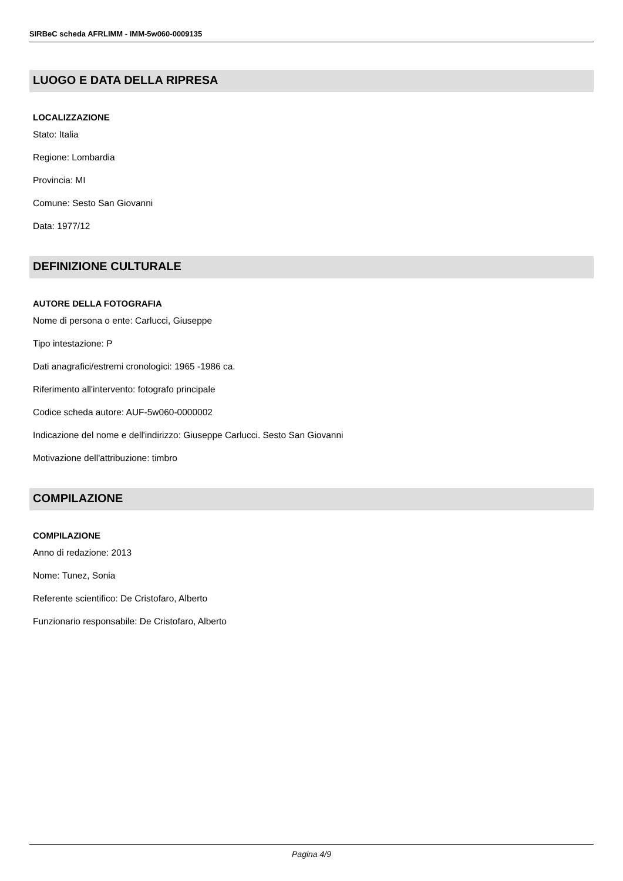SIRBeC scheda AFRLIMM - IMM-5w060-0009135
LUOGO E DATA DELLA RIPRESA
LOCALIZZAZIONE
Stato: Italia
Regione: Lombardia
Provincia: MI
Comune: Sesto San Giovanni
Data: 1977/12
DEFINIZIONE CULTURALE
AUTORE DELLA FOTOGRAFIA
Nome di persona o ente: Carlucci, Giuseppe
Tipo intestazione: P
Dati anagrafici/estremi cronologici: 1965 -1986 ca.
Riferimento all'intervento: fotografo principale
Codice scheda autore: AUF-5w060-0000002
Indicazione del nome e dell'indirizzo: Giuseppe Carlucci. Sesto San Giovanni
Motivazione dell'attribuzione: timbro
COMPILAZIONE
COMPILAZIONE
Anno di redazione: 2013
Nome: Tunez, Sonia
Referente scientifico: De Cristofaro, Alberto
Funzionario responsabile: De Cristofaro, Alberto
Pagina 4/9